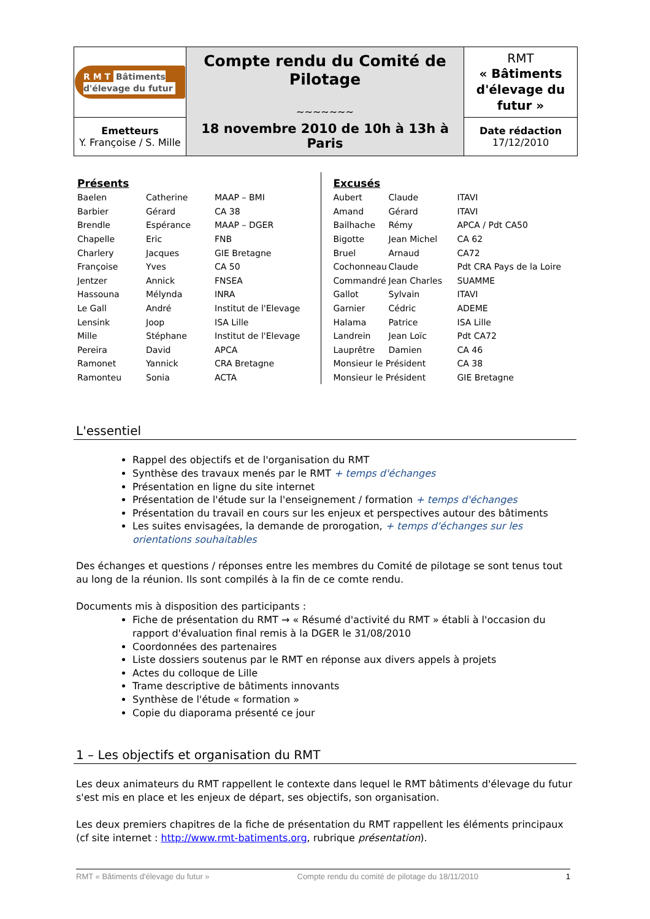| R M T Bâtiments d'élevage du futur | Compte rendu du Comité de Pilotage ~~~~~~~ 18 novembre 2010 de 10h à 13h à Paris | RMT « Bâtiments d'élevage du futur » |
| Emetteurs Y. Françoise / S. Mille | | Date rédaction 17/12/2010 |
Présents
| Baelen | Catherine | MAAP – BMI |
| Barbier | Gérard | CA 38 |
| Brendle | Espérance | MAAP – DGER |
| Chapelle | Eric | FNB |
| Charlery | Jacques | GIE Bretagne |
| Françoise | Yves | CA 50 |
| Jentzer | Annick | FNSEA |
| Hassouna | Mélynda | INRA |
| Le Gall | André | Institut de l'Elevage |
| Lensink | Joop | ISA Lille |
| Mille | Stéphane | Institut de l'Elevage |
| Pereira | David | APCA |
| Ramonet | Yannick | CRA Bretagne |
| Ramonteu | Sonia | ACTA |
Excusés
| Aubert | Claude | ITAVI |
| Amand | Gérard | ITAVI |
| Bailhache | Rémy | APCA / Pdt CA50 |
| Bigotte | Jean Michel | CA 62 |
| Bruel | Arnaud | CA72 |
| Cochonneau | Claude | Pdt CRA Pays de la Loire |
| Commandré | Jean Charles | SUAMME |
| Gallot | Sylvain | ITAVI |
| Garnier | Cédric | ADEME |
| Halama | Patrice | ISA Lille |
| Landrein | Jean Loïc | Pdt CA72 |
| Lauprêtre | Damien | CA 46 |
| Monsieur le Président | | CA 38 |
| Monsieur le Président | | GIE Bretagne |
L'essentiel
Rappel des objectifs et de l'organisation du RMT
Synthèse des travaux menés par le RMT + temps d'échanges
Présentation en ligne du site internet
Présentation de l'étude sur la l'enseignement / formation + temps d'échanges
Présentation du travail en cours sur les enjeux et perspectives autour des bâtiments
Les suites envisagées, la demande de prorogation, + temps d'échanges sur les orientations souhaitables
Des échanges et questions / réponses entre les membres du Comité de pilotage se sont tenus tout au long de la réunion. Ils sont compilés à la fin de ce comte rendu.
Documents mis à disposition des participants :
Fiche de présentation du RMT → « Résumé d'activité du RMT » établi à l'occasion du rapport d'évaluation final remis à la DGER le 31/08/2010
Coordonnées des partenaires
Liste dossiers soutenus par le RMT en réponse aux divers appels à projets
Actes du colloque de Lille
Trame descriptive de bâtiments innovants
Synthèse de l'étude « formation »
Copie du diaporama présenté ce jour
1 – Les objectifs et organisation du RMT
Les deux animateurs du RMT rappellent le contexte dans lequel le RMT bâtiments d'élevage du futur s'est mis en place et les enjeux de départ, ses objectifs, son organisation.
Les deux premiers chapitres de la fiche de présentation du RMT rappellent les éléments principaux (cf site internet : http://www.rmt-batiments.org, rubrique présentation).
RMT « Bâtiments d'élevage du futur » Compte rendu du comité de pilotage du 18/11/2010 1